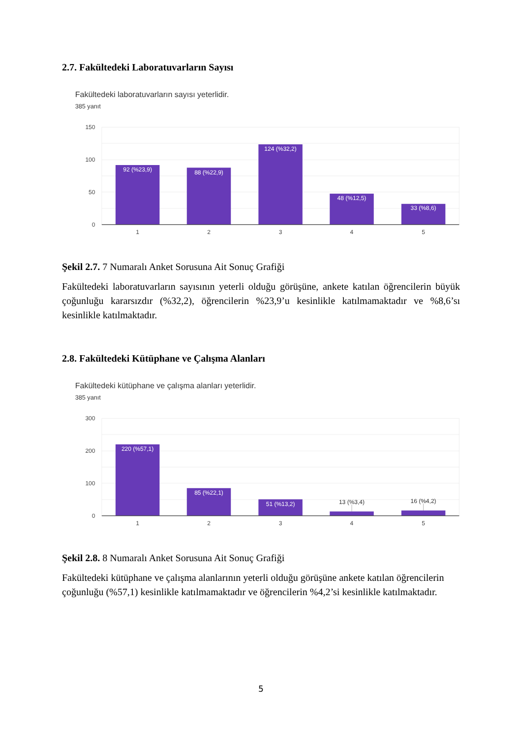2.7. Fakültedeki Laboratuvarların Sayısı
Fakültedeki laboratuvarların sayısı yeterlidir.
385 yanıt
150
100
50
0
92 (%23,9)
88 (%22,9)
124 (%32,2)
48 (%12,5)
33 (%8,6)
1
2
3
4
5
Şekil 2.7. 7 Numaralı Anket Sorusuna Ait Sonuç Grafiği
Fakültedeki laboratuvarların sayısının yeterli olduğu görüşüne, ankete katılan öğrencilerin büyük çoğunluğu kararsızdır (%32,2), öğrencilerin %23,9’u kesinlikle katılmamaktadır ve %8,6’sı kesinlikle katılmaktadır.
2.8. Fakültedeki Kütüphane ve Çalışma Alanları
Fakültedeki kütüphane ve çalışma alanları yeterlidir.
385 yanıt
300
200
100
0
220 (%57,1)
85 (%22,1)
51 (%13,2)
13 (%3,4)
16 (%4,2)
1
2
3
4
5
Şekil 2.8. 8 Numaralı Anket Sorusuna Ait Sonuç Grafiği
Fakültedeki kütüphane ve çalışma alanlarının yeterli olduğu görüşüne ankete katılan öğrencilerin çoğunluğu (%57,1) kesinlikle katılmamaktadır ve öğrencilerin %4,2’si kesinlikle katılmaktadır.
5